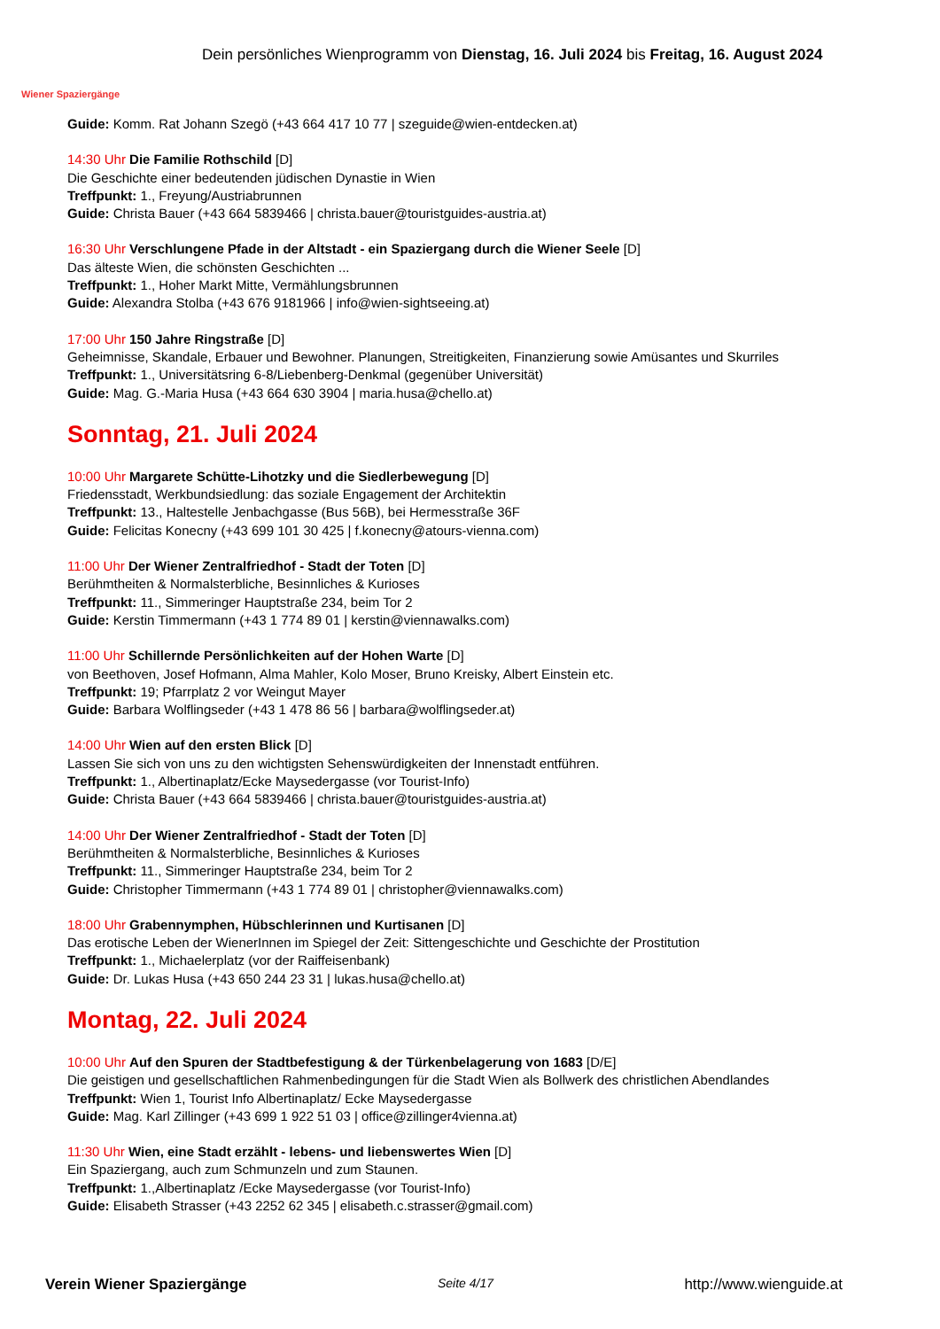Wiener Spaziergänge
Dein persönliches Wienprogramm von Dienstag, 16. Juli 2024 bis Freitag, 16. August 2024
Guide: Komm. Rat Johann Szegö (+43 664 417 10 77 | szeguide@wien-entdecken.at)
14:30 Uhr Die Familie Rothschild [D]
Die Geschichte einer bedeutenden jüdischen Dynastie in Wien
Treffpunkt: 1., Freyung/Austriabrunnen
Guide: Christa Bauer (+43 664 5839466 | christa.bauer@touristguides-austria.at)
16:30 Uhr Verschlungene Pfade in der Altstadt - ein Spaziergang durch die Wiener Seele [D]
Das älteste Wien, die schönsten Geschichten ...
Treffpunkt: 1., Hoher Markt Mitte, Vermählungsbrunnen
Guide: Alexandra Stolba (+43 676 9181966 | info@wien-sightseeing.at)
17:00 Uhr 150 Jahre Ringstraße [D]
Geheimnisse, Skandale, Erbauer und Bewohner. Planungen, Streitigkeiten, Finanzierung sowie Amüsantes und Skurriles
Treffpunkt: 1., Universitätsring 6-8/Liebenberg-Denkmal (gegenüber Universität)
Guide: Mag. G.-Maria Husa (+43 664 630 3904 | maria.husa@chello.at)
Sonntag, 21. Juli 2024
10:00 Uhr Margarete Schütte-Lihotzky und die Siedlerbewegung [D]
Friedensstadt, Werkbundsiedlung: das soziale Engagement der Architektin
Treffpunkt: 13., Haltestelle Jenbachgasse (Bus 56B), bei Hermesstraße 36F
Guide: Felicitas Konecny (+43 699 101 30 425 | f.konecny@atours-vienna.com)
11:00 Uhr Der Wiener Zentralfriedhof - Stadt der Toten [D]
Berühmtheiten & Normalsterbliche, Besinnliches & Kurioses
Treffpunkt: 11., Simmeringer Hauptstraße 234, beim Tor 2
Guide: Kerstin Timmermann (+43 1 774 89 01 | kerstin@viennawalks.com)
11:00 Uhr Schillernde Persönlichkeiten auf der Hohen Warte [D]
von Beethoven, Josef Hofmann, Alma Mahler, Kolo Moser, Bruno Kreisky, Albert Einstein etc.
Treffpunkt: 19; Pfarrplatz 2 vor Weingut Mayer
Guide: Barbara Wolflingseder (+43 1 478 86 56 | barbara@wolflingseder.at)
14:00 Uhr Wien auf den ersten Blick [D]
Lassen Sie sich von uns zu den wichtigsten Sehenswürdigkeiten der Innenstadt entführen.
Treffpunkt: 1., Albertinaplatz/Ecke Maysedergasse (vor Tourist-Info)
Guide: Christa Bauer (+43 664 5839466 | christa.bauer@touristguides-austria.at)
14:00 Uhr Der Wiener Zentralfriedhof - Stadt der Toten [D]
Berühmtheiten & Normalsterbliche, Besinnliches & Kurioses
Treffpunkt: 11., Simmeringer Hauptstraße 234, beim Tor 2
Guide: Christopher Timmermann (+43 1 774 89 01 | christopher@viennawalks.com)
18:00 Uhr Grabennymphen, Hübschlerinnen und Kurtisanen [D]
Das erotische Leben der WienerInnen im Spiegel der Zeit: Sittengeschichte und Geschichte der Prostitution
Treffpunkt: 1., Michaelerplatz (vor der Raiffeisenbank)
Guide: Dr. Lukas Husa (+43 650 244 23 31 | lukas.husa@chello.at)
Montag, 22. Juli 2024
10:00 Uhr Auf den Spuren der Stadtbefestigung & der Türkenbelagerung von 1683 [D/E]
Die geistigen und gesellschaftlichen Rahmenbedingungen für die Stadt Wien als Bollwerk des christlichen Abendlandes
Treffpunkt: Wien 1, Tourist Info Albertinaplatz/ Ecke Maysedergasse
Guide: Mag. Karl Zillinger (+43 699 1 922 51 03 | office@zillinger4vienna.at)
11:30 Uhr Wien, eine Stadt erzählt - lebens- und liebenswertes Wien [D]
Ein Spaziergang, auch zum Schmunzeln und zum Staunen.
Treffpunkt: 1.,Albertinaplatz /Ecke Maysedergasse (vor Tourist-Info)
Guide: Elisabeth Strasser (+43 2252 62 345 | elisabeth.c.strasser@gmail.com)
Verein Wiener Spaziergänge Seite 4/17 http://www.wienguide.at